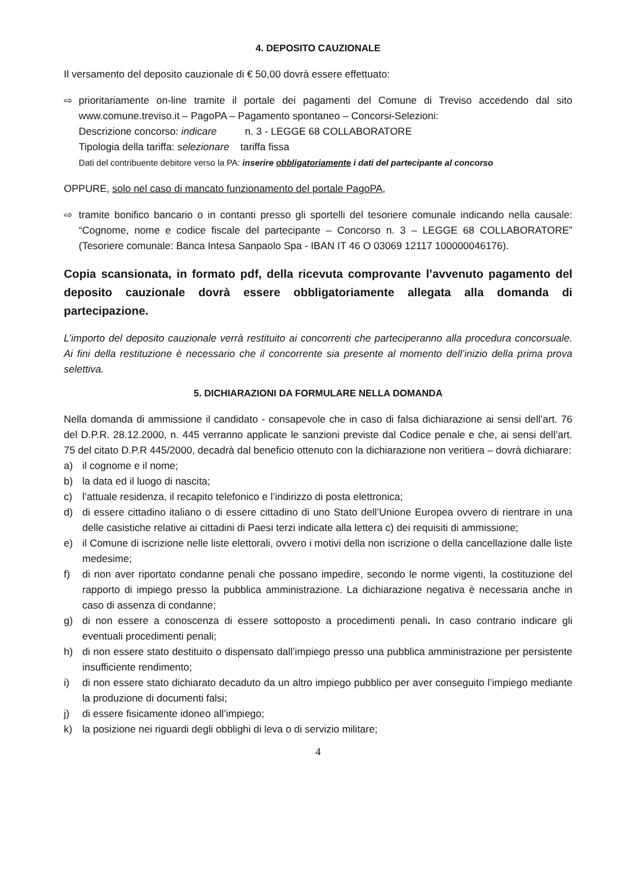4. DEPOSITO CAUZIONALE
Il versamento del deposito cauzionale di € 50,00 dovrà essere effettuato:
⇨ prioritariamente on-line tramite il portale dei pagamenti del Comune di Treviso accedendo dal sito www.comune.treviso.it – PagoPA – Pagamento spontaneo – Concorsi-Selezioni:
Descrizione concorso: indicare n. 3 - LEGGE 68 COLLABORATORE
Tipologia della tariffa: selezionare tariffa fissa
Dati del contribuente debitore verso la PA: inserire obbligatoriamente i dati del partecipante al concorso
OPPURE, solo nel caso di mancato funzionamento del portale PagoPA,
⇨ tramite bonifico bancario o in contanti presso gli sportelli del tesoriere comunale indicando nella causale: “Cognome, nome e codice fiscale del partecipante – Concorso n. 3 – LEGGE 68 COLLABORATORE” (Tesoriere comunale: Banca Intesa Sanpaolo Spa - IBAN IT 46 O 03069 12117 100000046176).
Copia scansionata, in formato pdf, della ricevuta comprovante l’avvenuto pagamento del deposito cauzionale dovrà essere obbligatoriamente allegata alla domanda di partecipazione.
L’importo del deposito cauzionale verrà restituito ai concorrenti che parteciperanno alla procedura concorsuale. Ai fini della restituzione è necessario che il concorrente sia presente al momento dell’inizio della prima prova selettiva.
5. DICHIARAZIONI DA FORMULARE NELLA DOMANDA
Nella domanda di ammissione il candidato - consapevole che in caso di falsa dichiarazione ai sensi dell’art. 76 del D.P.R. 28.12.2000, n. 445 verranno applicate le sanzioni previste dal Codice penale e che, ai sensi dell’art. 75 del citato D.P.R 445/2000, decadrà dal beneficio ottenuto con la dichiarazione non veritiera – dovrà dichiarare:
a) il cognome e il nome;
b) la data ed il luogo di nascita;
c) l’attuale residenza, il recapito telefonico e l’indirizzo di posta elettronica;
d) di essere cittadino italiano o di essere cittadino di uno Stato dell’Unione Europea ovvero di rientrare in una delle casistiche relative ai cittadini di Paesi terzi indicate alla lettera c) dei requisiti di ammissione;
e) il Comune di iscrizione nelle liste elettorali, ovvero i motivi della non iscrizione o della cancellazione dalle liste medesime;
f) di non aver riportato condanne penali che possano impedire, secondo le norme vigenti, la costituzione del rapporto di impiego presso la pubblica amministrazione. La dichiarazione negativa è necessaria anche in caso di assenza di condanne;
g) di non essere a conoscenza di essere sottoposto a procedimenti penali. In caso contrario indicare gli eventuali procedimenti penali;
h) di non essere stato destituito o dispensato dall’impiego presso una pubblica amministrazione per persistente insufficiente rendimento;
i) di non essere stato dichiarato decaduto da un altro impiego pubblico per aver conseguito l’impiego mediante la produzione di documenti falsi;
j) di essere fisicamente idoneo all’impiego;
k) la posizione nei riguardi degli obblighi di leva o di servizio militare;
4